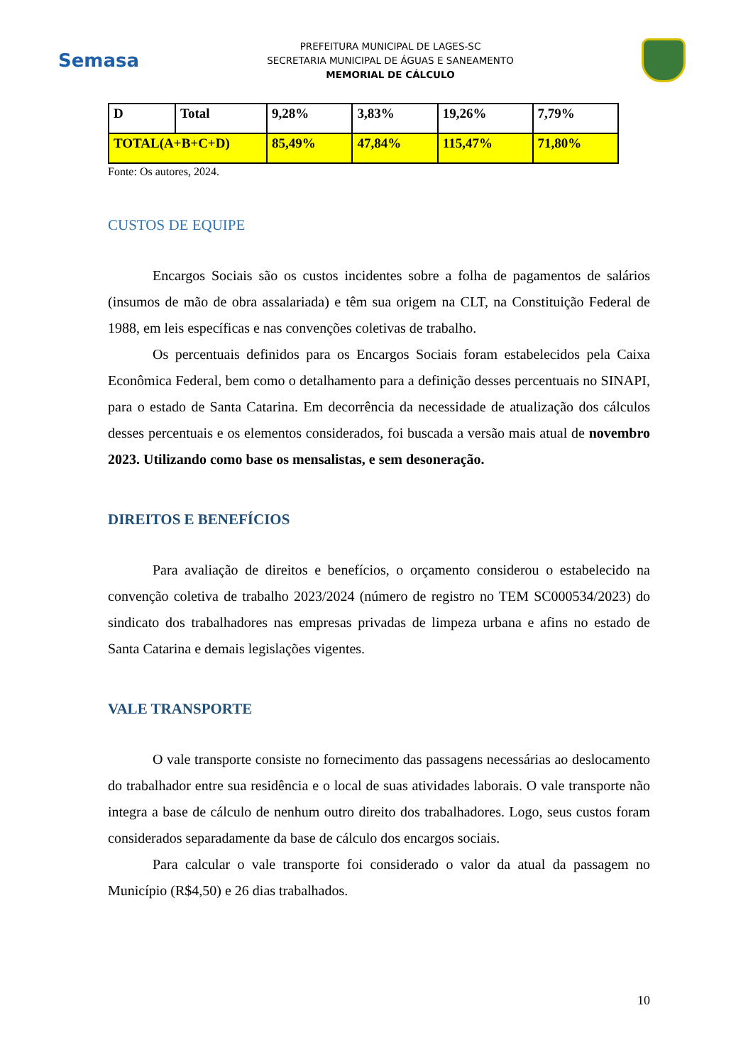Semasa
PREFEITURA MUNICIPAL DE LAGES-SC
SECRETARIA MUNICIPAL DE ÁGUAS E SANEAMENTO
MEMORIAL DE CÁLCULO
| D | Total | 9,28% | 3,83% | 19,26% | 7,79% |
| TOTAL(A+B+C+D) | | 85,49% | 47,84% | 115,47% | 71,80% |
Fonte: Os autores, 2024.
CUSTOS DE EQUIPE
Encargos Sociais são os custos incidentes sobre a folha de pagamentos de salários (insumos de mão de obra assalariada) e têm sua origem na CLT, na Constituição Federal de 1988, em leis específicas e nas convenções coletivas de trabalho.
Os percentuais definidos para os Encargos Sociais foram estabelecidos pela Caixa Econômica Federal, bem como o detalhamento para a definição desses percentuais no SINAPI, para o estado de Santa Catarina. Em decorrência da necessidade de atualização dos cálculos desses percentuais e os elementos considerados, foi buscada a versão mais atual de novembro 2023. Utilizando como base os mensalistas, e sem desoneração.
DIREITOS E BENEFÍCIOS
Para avaliação de direitos e benefícios, o orçamento considerou o estabelecido na convenção coletiva de trabalho 2023/2024 (número de registro no TEM SC000534/2023) do sindicato dos trabalhadores nas empresas privadas de limpeza urbana e afins no estado de Santa Catarina e demais legislações vigentes.
VALE TRANSPORTE
O vale transporte consiste no fornecimento das passagens necessárias ao deslocamento do trabalhador entre sua residência e o local de suas atividades laborais. O vale transporte não integra a base de cálculo de nenhum outro direito dos trabalhadores. Logo, seus custos foram considerados separadamente da base de cálculo dos encargos sociais.
Para calcular o vale transporte foi considerado o valor da atual da passagem no Município (R$4,50) e 26 dias trabalhados.
10